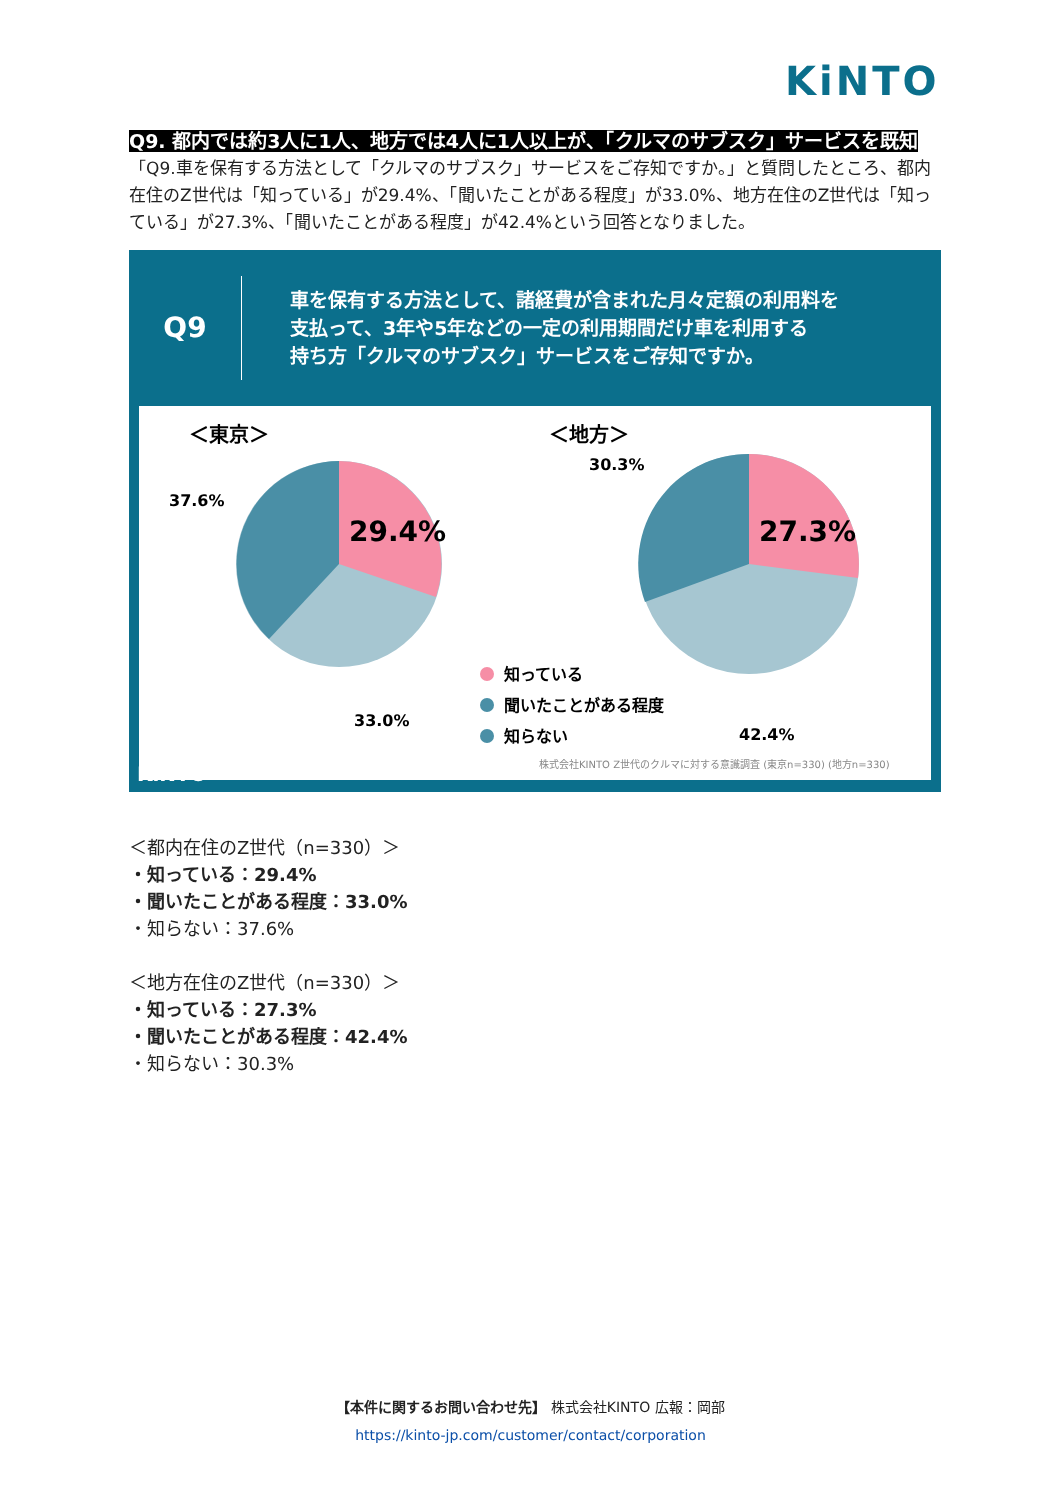KiNTO
Q9. 都内では約3人に1人、地方では4人に1人以上が、「クルマのサブスク」サービスを既知
「Q9.車を保有する方法として「クルマのサブスク」サービスをご存知ですか。」と質問したところ、都内在住のZ世代は「知っている」が29.4%、「聞いたことがある程度」が33.0%、地方在住のZ世代は「知っている」が27.3%、「聞いたことがある程度」が42.4%という回答となりました。
Q9
車を保有する方法として、諸経費が含まれた月々定額の利用料を
支払って、3年や5年などの一定の利用期間だけ車を利用する
持ち方「クルマのサブスク」サービスをご存知ですか。
＜東京＞
＜地方＞
29.4%
37.6%
33.0%
27.3%
30.3%
42.4%
知っている
聞いたことがある程度
知らない
株式会社KINTO Z世代のクルマに対する意識調査 (東京n=330) (地方n=330)
KiNTO
＜都内在住のZ世代（n=330）＞
・知っている：29.4%
・聞いたことがある程度：33.0%
・知らない：37.6%
＜地方在住のZ世代（n=330）＞
・知っている：27.3%
・聞いたことがある程度：42.4%
・知らない：30.3%
【本件に関するお問い合わせ先】 株式会社KINTO 広報：岡部
https://kinto-jp.com/customer/contact/corporation